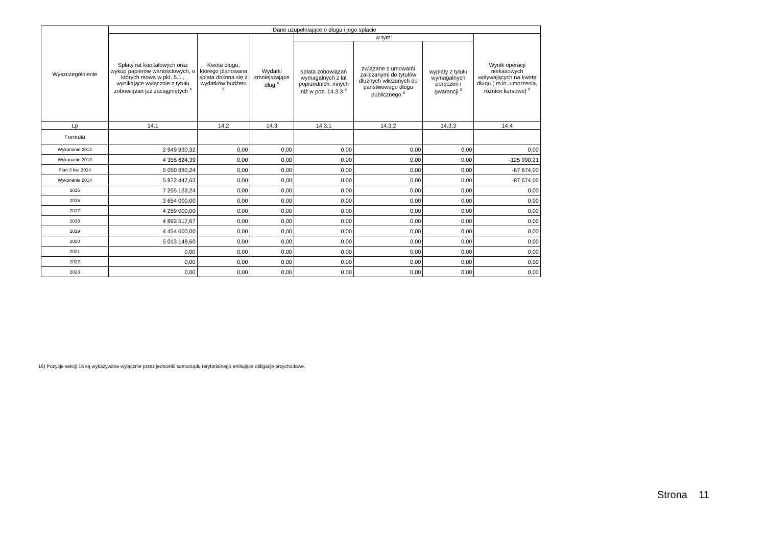| Wyszczególnienie | Dane uzupełniające o długu i jego spłacie | | | | | | |
| --- | --- | --- | --- | --- | --- | --- | --- |
| | Spłaty rat kapitałowych oraz wykup papierów wartościowych, o których mowa w pkt. 5.1., wynikające wyłącznie z tytułu zobowiązań już zaciągniętych <sup>x</sup> | Kwota długu, którego planowana spłata dokona się z wydatków budżetu <sup>x</sup> | Wydatki zmniejszające dług <sup>x</sup> | w tym: | | | Wynik operacji niekasowych wpływających na kwotę długu ( m.in. umorzenia, różnice kursowe) <sup>x</sup> |
| | | | | spłata zobowiązań wymagalnych z lat poprzednich, innych niż w poz. 14.3.3 <sup>x</sup> | związane z umowami zaliczanymi do tytułów dłużnych wliczanych do państwowego długu publicznego <sup>x</sup> | wypłaty z tytułu wymagalnych poręczeń i gwarancji <sup>x</sup> | |
| Lp | 14.1 | 14.2 | 14.3 | 14.3.1 | 14.3.2 | 14.3.3 | 14.4 |
| Formuła | | | | | | | |
| Wykonanie 2012 | 2 949 930,32 | 0,00 | 0,00 | 0,00 | 0,00 | 0,00 | 0,00 |
| Wykonanie 2013 | 4 355 624,39 | 0,00 | 0,00 | 0,00 | 0,00 | 0,00 | -125 990,21 |
| Plan 3 kw. 2014 | 5 050 880,24 | 0,00 | 0,00 | 0,00 | 0,00 | 0,00 | -87 674,00 |
| Wykonanie 2014 | 5 872 447,63 | 0,00 | 0,00 | 0,00 | 0,00 | 0,00 | -87 674,00 |
| 2015 | 7 255 133,24 | 0,00 | 0,00 | 0,00 | 0,00 | 0,00 | 0,00 |
| 2016 | 3 654 000,00 | 0,00 | 0,00 | 0,00 | 0,00 | 0,00 | 0,00 |
| 2017 | 4 259 000,00 | 0,00 | 0,00 | 0,00 | 0,00 | 0,00 | 0,00 |
| 2018 | 4 893 517,67 | 0,00 | 0,00 | 0,00 | 0,00 | 0,00 | 0,00 |
| 2019 | 4 454 000,00 | 0,00 | 0,00 | 0,00 | 0,00 | 0,00 | 0,00 |
| 2020 | 5 013 148,60 | 0,00 | 0,00 | 0,00 | 0,00 | 0,00 | 0,00 |
| 2021 | 0,00 | 0,00 | 0,00 | 0,00 | 0,00 | 0,00 | 0,00 |
| 2022 | 0,00 | 0,00 | 0,00 | 0,00 | 0,00 | 0,00 | 0,00 |
| 2023 | 0,00 | 0,00 | 0,00 | 0,00 | 0,00 | 0,00 | 0,00 |
16) Pozycje sekcji 15 są wykazywane wyłącznie przez jednostki samorządu terytorialnego emitujące obligacje przychodowe.
Strona 11